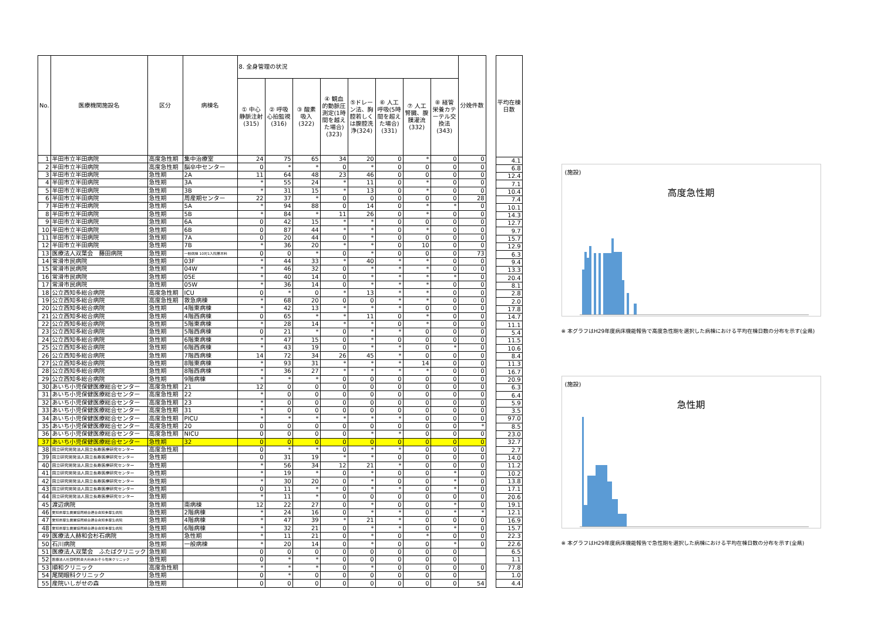| No. | 医療機関施設名 | 区分 | 病棟名 | 8. 全身管理の状況 | | | | | | | | 分娩件数 |
| --- | --- | --- | --- | --- | --- | --- | --- | --- | --- | --- | --- | --- |
| | | | | ① 中心静脈注射(315) | ② 呼吸心拍監視(316) | ③ 酸素吸入(322) | ④ 観血的動脈圧測定(1時間を越えた場合)(323) | ⑤ドレーン法、胸腔若しくは腹腔洗浄(324) | ⑥ 人工呼吸(5時間を超えた場合)(331) | ⑦ 人工腎臓、腹膜灌流(332) | ⑧ 経管栄養カテーテル交換法(343) | |
| 1 | 半田市立半田病院 | 高度急性期 | 集中治療室 | 24 | 75 | 65 | 34 | 20 | 0 | * | 0 | 0 |
| 2 | 半田市立半田病院 | 高度急性期 | 脳卒中センター | 0 | * | * | 0 | * | 0 | 0 | 0 | 0 |
| 3 | 半田市立半田病院 | 急性期 | 2A | 11 | 64 | 48 | 23 | 46 | 0 | 0 | 0 | 0 |
| 4 | 半田市立半田病院 | 急性期 | 3A | * | 55 | 24 | * | 11 | 0 | * | 0 | 0 |
| 5 | 半田市立半田病院 | 急性期 | 3B | * | 31 | 15 | * | 13 | 0 | * | 0 | 0 |
| 6 | 半田市立半田病院 | 急性期 | 周産期センター | 22 | 37 | * | 0 | 0 | 0 | 0 | 0 | 28 |
| 7 | 半田市立半田病院 | 急性期 | 5A | * | 94 | 88 | 0 | 14 | 0 | * | * | 0 |
| 8 | 半田市立半田病院 | 急性期 | 5B | * | 84 | * | 11 | 26 | 0 | * | 0 | 0 |
| 9 | 半田市立半田病院 | 急性期 | 6A | 0 | 42 | 15 | * | * | 0 | 0 | 0 | 0 |
| 10 | 半田市立半田病院 | 急性期 | 6B | 0 | 87 | 44 | * | * | 0 | * | 0 | 0 |
| 11 | 半田市立半田病院 | 急性期 | 7A | 0 | 20 | 44 | 0 | * | 0 | 0 | 0 | 0 |
| 12 | 半田市立半田病院 | 急性期 | 7B | * | 36 | 20 | * | * | 0 | 10 | 0 | 0 |
| 13 | 医療法人双葉会 藤田病院 | 急性期 | 一般病棟 10対1入院基本料 | 0 | 0 | * | 0 | * | 0 | 0 | 0 | 73 |
| 14 | 常滑市民病院 | 急性期 | 03F | * | 44 | 33 | * | 40 | * | * | 0 | 0 |
| 15 | 常滑市民病院 | 急性期 | 04W | * | 46 | 32 | 0 | * | * | * | 0 | 0 |
| 16 | 常滑市民病院 | 急性期 | 05E | * | 40 | 14 | 0 | * | * | * | * | 0 |
| 17 | 常滑市民病院 | 急性期 | 05W | * | 36 | 14 | 0 | * | * | * | 0 | 0 |
| 18 | 公立西知多総合病院 | 高度急性期 | ICU | 0 | * | 0 | * | 13 | * | * | 0 | 0 |
| 19 | 公立西知多総合病院 | 高度急性期 | 救急病棟 | * | 68 | 20 | 0 | 0 | * | * | 0 | 0 |
| 20 | 公立西知多総合病院 | 急性期 | 4階東病棟 | * | 42 | 13 | * | * | * | 0 | 0 | 0 |
| 21 | 公立西知多総合病院 | 急性期 | 4階西病棟 | 0 | 65 | * | * | 11 | 0 | * | 0 | 0 |
| 22 | 公立西知多総合病院 | 急性期 | 5階東病棟 | * | 28 | 14 | * | * | 0 | * | 0 | 0 |
| 23 | 公立西知多総合病院 | 急性期 | 5階西病棟 | 0 | 21 | * | 0 | * | * | 0 | 0 | 0 |
| 24 | 公立西知多総合病院 | 急性期 | 6階東病棟 | * | 47 | 15 | 0 | * | 0 | 0 | 0 | 0 |
| 25 | 公立西知多総合病院 | 急性期 | 6階西病棟 | * | 43 | 19 | 0 | * | * | 0 | * | 0 |
| 26 | 公立西知多総合病院 | 急性期 | 7階西病棟 | 14 | 72 | 34 | 26 | 45 | * | 0 | 0 | 0 |
| 27 | 公立西知多総合病院 | 急性期 | 8階東病棟 | * | 93 | 31 | * | * | * | 14 | 0 | 0 |
| 28 | 公立西知多総合病院 | 急性期 | 8階西病棟 | * | 36 | 27 | * | * | * | * | 0 | 0 |
| 29 | 公立西知多総合病院 | 急性期 | 9階病棟 | * | * | * | 0 | 0 | 0 | 0 | 0 | 0 |
| 30 | あいち小児保健医療総合センター | 高度急性期 | 21 | 12 | 0 | 0 | 0 | 0 | 0 | 0 | 0 | 0 |
| 31 | あいち小児保健医療総合センター | 高度急性期 | 22 | * | 0 | 0 | 0 | 0 | 0 | 0 | 0 | 0 |
| 32 | あいち小児保健医療総合センター | 高度急性期 | 23 | * | 0 | 0 | 0 | 0 | 0 | 0 | 0 | 0 |
| 33 | あいち小児保健医療総合センター | 高度急性期 | 31 | * | 0 | 0 | 0 | 0 | 0 | 0 | 0 | 0 |
| 34 | あいち小児保健医療総合センター | 高度急性期 | PICU | * | * | * | * | * | * | 0 | 0 | 0 |
| 35 | あいち小児保健医療総合センター | 高度急性期 | 20 | 0 | 0 | 0 | 0 | 0 | 0 | 0 | 0 | * |
| 36 | あいち小児保健医療総合センター | 高度急性期 | NICU | 0 | 0 | 0 | 0 | * | * | 0 | 0 | 0 |
| 37 | あいち小児保健医療総合センター | 急性期 | 32 | 0 | 0 | 0 | 0 | 0 | 0 | 0 | 0 | 0 |
| 38 | 国立研究開発法人国立長寿医療研究センター | 高度急性期 | | 0 | * | * | 0 | * | * | 0 | 0 | 0 |
| 39 | 国立研究開発法人国立長寿医療研究センター | 急性期 | | 0 | 31 | 19 | * | * | 0 | 0 | 0 | 0 |
| 40 | 国立研究開発法人国立長寿医療研究センター | 急性期 | | * | 56 | 34 | 12 | 21 | * | 0 | 0 | 0 |
| 41 | 国立研究開発法人国立長寿医療研究センター | 急性期 | | * | 19 | * | 0 | * | 0 | 0 | * | 0 |
| 42 | 国立研究開発法人国立長寿医療研究センター | 急性期 | | * | 30 | 20 | 0 | * | 0 | 0 | * | 0 |
| 43 | 国立研究開発法人国立長寿医療研究センター | 急性期 | | 0 | 11 | * | 0 | * | * | 0 | * | 0 |
| 44 | 国立研究開発法人国立長寿医療研究センター | 急性期 | | * | 11 | * | 0 | 0 | 0 | 0 | 0 | 0 |
| 45 | 渡辺病院 | 急性期 | 南病棟 | 12 | 22 | 27 | 0 | * | 0 | 0 | * | 0 |
| 46 | 愛知県厚生農業協同組合連合会知多厚生病院 | 急性期 | 2階病棟 | * | 24 | 16 | 0 | * | * | 0 | * | * |
| 47 | 愛知県厚生農業協同組合連合会知多厚生病院 | 急性期 | 4階病棟 | * | 47 | 39 | * | 21 | * | 0 | 0 | 0 |
| 48 | 愛知県厚生農業協同組合連合会知多厚生病院 | 急性期 | 6階病棟 | * | 32 | 21 | 0 | * | * | 0 | * | 0 |
| 49 | 医療法人赫和会杉石病院 | 急性期 | 急性期 | * | 11 | 21 | 0 | * | 0 | * | 0 | 0 |
| 50 | 石川病院 | 急性期 | 一般病棟 | * | 20 | 14 | 0 | * | 0 | 0 | * | 0 |
| 51 | 医療法人双葉会 ふたばクリニック | 急性期 | | 0 | 0 | 0 | 0 | 0 | 0 | 0 | 0 | |
| 52 | 医療法人社団明照会大府あおぞら有床クリニック | 急性期 | | 0 | * | * | 0 | 0 | 0 | 0 | 0 | |
| 53 | 順和クリニック | 高度急性期 | | * | * | * | 0 | * | 0 | 0 | 0 | 0 |
| 54 | 尾関眼科クリニック | 急性期 | | 0 | * | 0 | 0 | 0 | 0 | 0 | 0 | |
| 55 | 産院いしがせの森 | 急性期 | | 0 | 0 | 0 | 0 | 0 | 0 | 0 | 0 | 54 |
| 平均在棟日数 |
| --- |
| 4.1 |
| 6.8 |
| 12.4 |
| 7.1 |
| 10.4 |
| 7.4 |
| 10.1 |
| 14.3 |
| 12.7 |
| 9.7 |
| 15.7 |
| 12.9 |
| 6.3 |
| 9.4 |
| 13.3 |
| 20.4 |
| 8.1 |
| 2.8 |
| 2.0 |
| 17.8 |
| 14.7 |
| 11.1 |
| 5.4 |
| 11.5 |
| 10.6 |
| 8.4 |
| 11.3 |
| 16.7 |
| 20.9 |
| 6.3 |
| 6.4 |
| 5.9 |
| 3.5 |
| 97.0 |
| 8.5 |
| 23.0 |
| 32.7 |
| 2.7 |
| 14.0 |
| 11.2 |
| 10.2 |
| 13.8 |
| 17.1 |
| 20.6 |
| 19.1 |
| 12.1 |
| 16.9 |
| 15.7 |
| 22.3 |
| 22.6 |
| 6.5 |
| 1.1 |
| 77.8 |
| 1.0 |
| 4.4 |
(施設)
高度急性期
※ 本グラフはH29年度病床機能報告で高度急性期を選択した病棟における平均在棟日数の分布を示す(全県)
(施設)
急性期
※ 本グラフはH29年度病床機能報告で急性期を選択した病棟における平均在棟日数の分布を示す(全県)